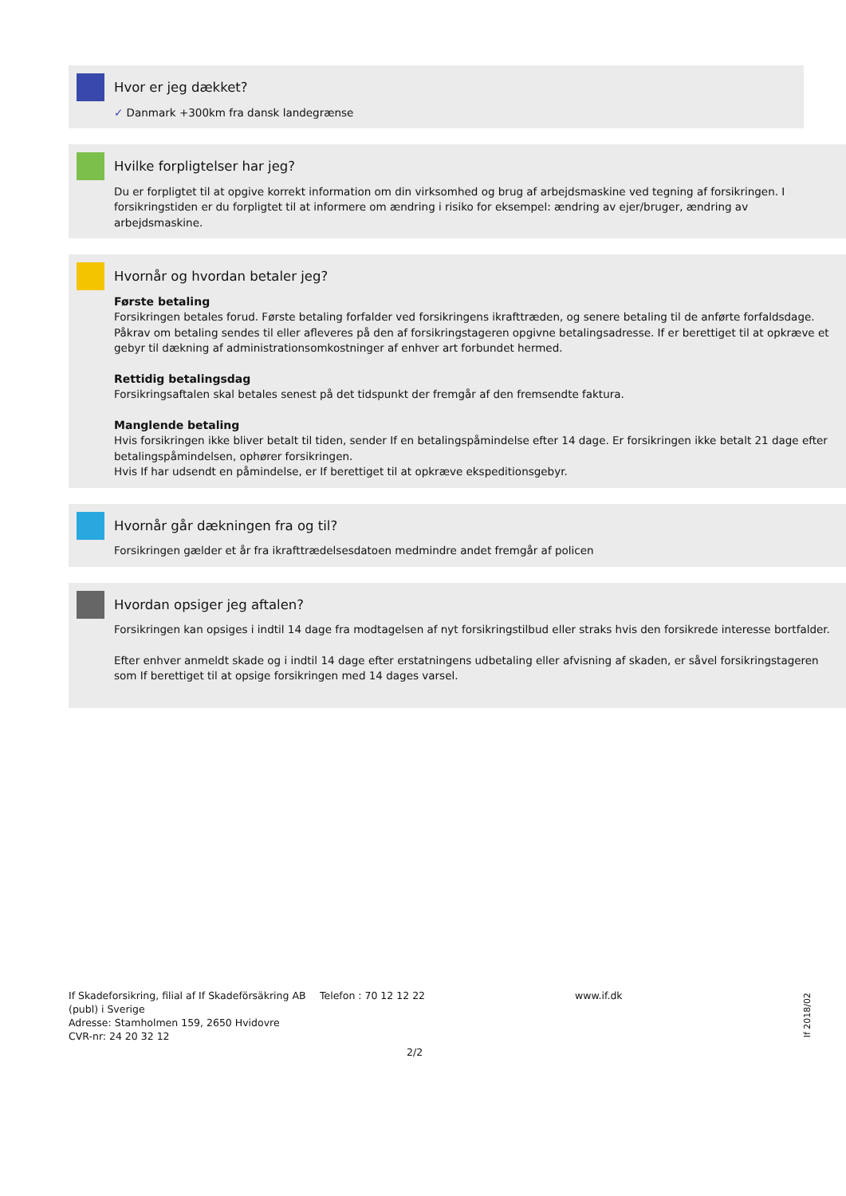Hvor er jeg dækket?
✓ Danmark +300km fra dansk landegrænse
Hvilke forpligtelser har jeg?
Du er forpligtet til at opgive korrekt information om din virksomhed og brug af arbejdsmaskine ved tegning af forsikringen. I forsikringstiden er du forpligtet til at informere om ændring i risiko for eksempel: ændring av ejer/bruger, ændring av arbejdsmaskine.
Hvornår og hvordan betaler jeg?
Første betaling
Forsikringen betales forud. Første betaling forfalder ved forsikringens ikrafttræden, og senere betaling til de anførte forfaldsdage. Påkrav om betaling sendes til eller afleveres på den af forsikringstageren opgivne betalingsadresse. If er berettiget til at opkræve et gebyr til dækning af administrationsomkostninger af enhver art forbundet hermed.
Rettidig betalingsdag
Forsikringsaftalen skal betales senest på det tidspunkt der fremgår af den fremsendte faktura.
Manglende betaling
Hvis forsikringen ikke bliver betalt til tiden, sender If en betalingspåmindelse efter 14 dage. Er forsikringen ikke betalt 21 dage efter
betalingspåmindelsen, ophører forsikringen.
Hvis If har udsendt en påmindelse, er If berettiget til at opkræve ekspeditionsgebyr.
Hvornår går dækningen fra og til?
Forsikringen gælder et år fra ikrafttrædelsesdatoen medmindre andet fremgår af policen
Hvordan opsiger jeg aftalen?
Forsikringen kan opsiges i indtil 14 dage fra modtagelsen af nyt forsikringstilbud eller straks hvis den forsikrede interesse bortfalder.
Efter enhver anmeldt skade og i indtil 14 dage efter erstatningens udbetaling eller afvisning af skaden, er såvel forsikringstageren som If berettiget til at opsige forsikringen med 14 dages varsel.
If Skadeforsikring, filial af If Skadeförsäkring AB (publ) i Sverige
Adresse: Stamholmen 159, 2650 Hvidovre
CVR-nr: 24 20 32 12
Telefon : 70 12 12 22 www.if.dk
2/2
If 2018/02